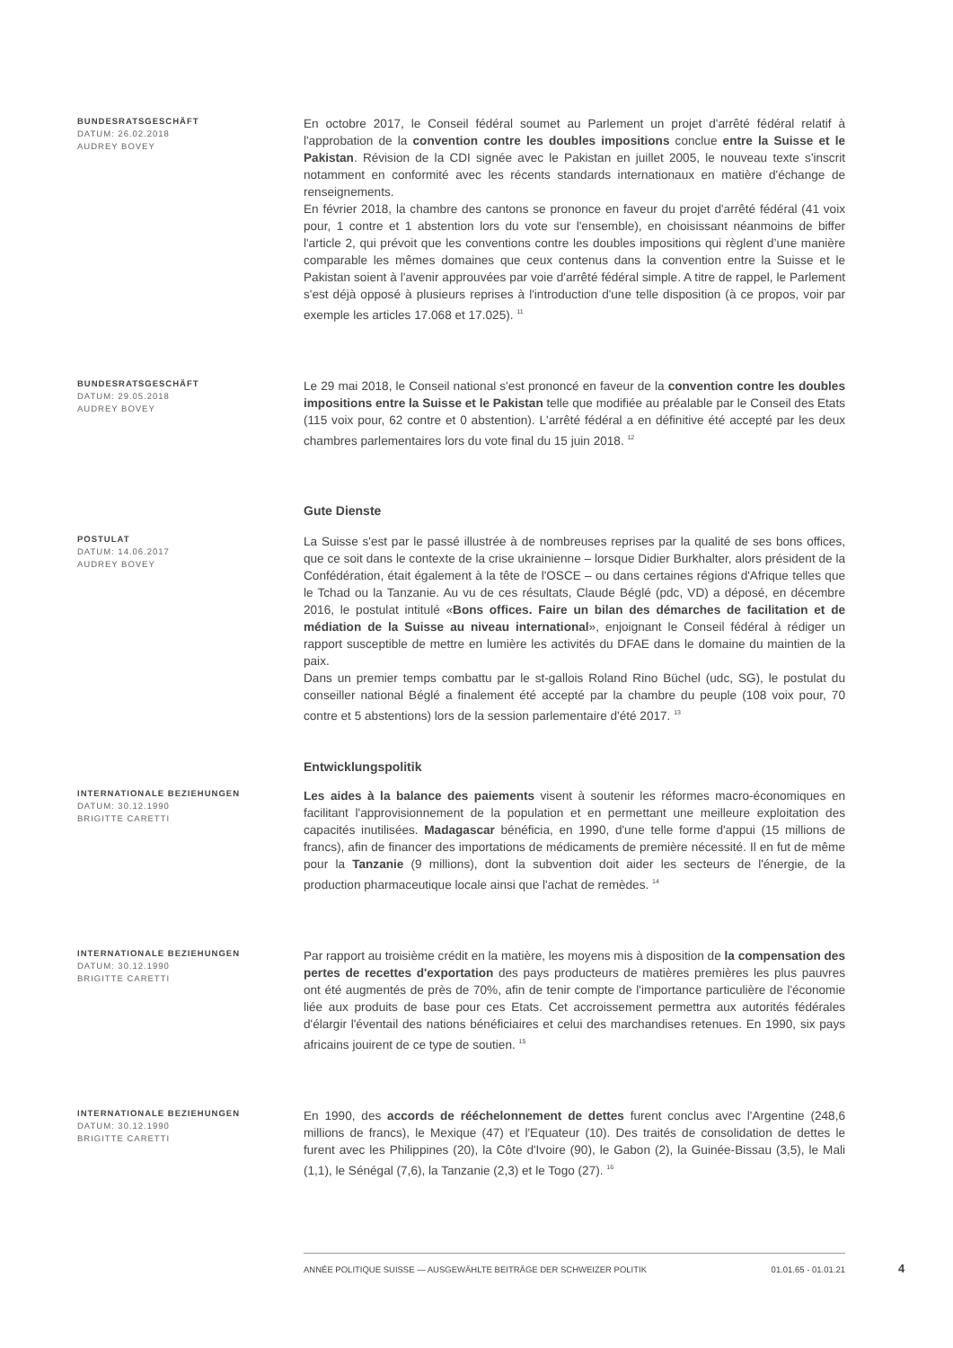BUNDESRATSGESCHÄFT
DATUM: 26.02.2018
AUDREY BOVEY
En octobre 2017, le Conseil fédéral soumet au Parlement un projet d'arrêté fédéral relatif à l'approbation de la convention contre les doubles impositions conclue entre la Suisse et le Pakistan. Révision de la CDI signée avec le Pakistan en juillet 2005, le nouveau texte s'inscrit notamment en conformité avec les récents standards internationaux en matière d'échange de renseignements.
En février 2018, la chambre des cantons se prononce en faveur du projet d'arrêté fédéral (41 voix pour, 1 contre et 1 abstention lors du vote sur l'ensemble), en choisissant néanmoins de biffer l'article 2, qui prévoit que les conventions contre les doubles impositions qui règlent d’une manière comparable les mêmes domaines que ceux contenus dans la convention entre la Suisse et le Pakistan soient à l'avenir approuvées par voie d'arrêté fédéral simple. A titre de rappel, le Parlement s'est déjà opposé à plusieurs reprises à l'introduction d'une telle disposition (à ce propos, voir par exemple les articles 17.068 et 17.025). <sup>11</sup>
BUNDESRATSGESCHÄFT
DATUM: 29.05.2018
AUDREY BOVEY
Le 29 mai 2018, le Conseil national s'est prononcé en faveur de la convention contre les doubles impositions entre la Suisse et le Pakistan telle que modifiée au préalable par le Conseil des Etats (115 voix pour, 62 contre et 0 abstention). L'arrêté fédéral a en définitive été accepté par les deux chambres parlementaires lors du vote final du 15 juin 2018. <sup>12</sup>
Gute Dienste
POSTULAT
DATUM: 14.06.2017
AUDREY BOVEY
La Suisse s'est par le passé illustrée à de nombreuses reprises par la qualité de ses bons offices, que ce soit dans le contexte de la crise ukrainienne – lorsque Didier Burkhalter, alors président de la Confédération, était également à la tête de l'OSCE – ou dans certaines régions d'Afrique telles que le Tchad ou la Tanzanie. Au vu de ces résultats, Claude Béglé (pdc, VD) a déposé, en décembre 2016, le postulat intitulé «Bons offices. Faire un bilan des démarches de facilitation et de médiation de la Suisse au niveau international», enjoignant le Conseil fédéral à rédiger un rapport susceptible de mettre en lumière les activités du DFAE dans le domaine du maintien de la paix.
Dans un premier temps combattu par le st-gallois Roland Rino Büchel (udc, SG), le postulat du conseiller national Béglé a finalement été accepté par la chambre du peuple (108 voix pour, 70 contre et 5 abstentions) lors de la session parlementaire d'été 2017. <sup>13</sup>
Entwicklungspolitik
INTERNATIONALE BEZIEHUNGEN
DATUM: 30.12.1990
BRIGITTE CARETTI
Les aides à la balance des paiements visent à soutenir les réformes macro-économiques en facilitant l'approvisionnement de la population et en permettant une meilleure exploitation des capacités inutilisées. Madagascar bénéficia, en 1990, d'une telle forme d'appui (15 millions de francs), afin de financer des importations de médicaments de première nécessité. Il en fut de même pour la Tanzanie (9 millions), dont la subvention doit aider les secteurs de l'énergie, de la production pharmaceutique locale ainsi que l'achat de remèdes. <sup>14</sup>
INTERNATIONALE BEZIEHUNGEN
DATUM: 30.12.1990
BRIGITTE CARETTI
Par rapport au troisième crédit en la matière, les moyens mis à disposition de la compensation des pertes de recettes d'exportation des pays producteurs de matières premières les plus pauvres ont été augmentés de près de 70%, afin de tenir compte de l'importance particulière de l'économie liée aux produits de base pour ces Etats. Cet accroissement permettra aux autorités fédérales d'élargir l'éventail des nations bénéficiaires et celui des marchandises retenues. En 1990, six pays africains jouirent de ce type de soutien. <sup>15</sup>
INTERNATIONALE BEZIEHUNGEN
DATUM: 30.12.1990
BRIGITTE CARETTI
En 1990, des accords de rééchelonnement de dettes furent conclus avec l'Argentine (248,6 millions de francs), le Mexique (47) et l'Equateur (10). Des traités de consolidation de dettes le furent avec les Philippines (20), la Côte d'Ivoire (90), le Gabon (2), la Guinée-Bissau (3,5), le Mali (1,1), le Sénégal (7,6), la Tanzanie (2,3) et le Togo (27). <sup>16</sup>
ANNÉE POLITIQUE SUISSE — AUSGEWÄHLTE BEITRÄGE DER SCHWEIZER POLITIK 01.01.65 - 01.01.21
4